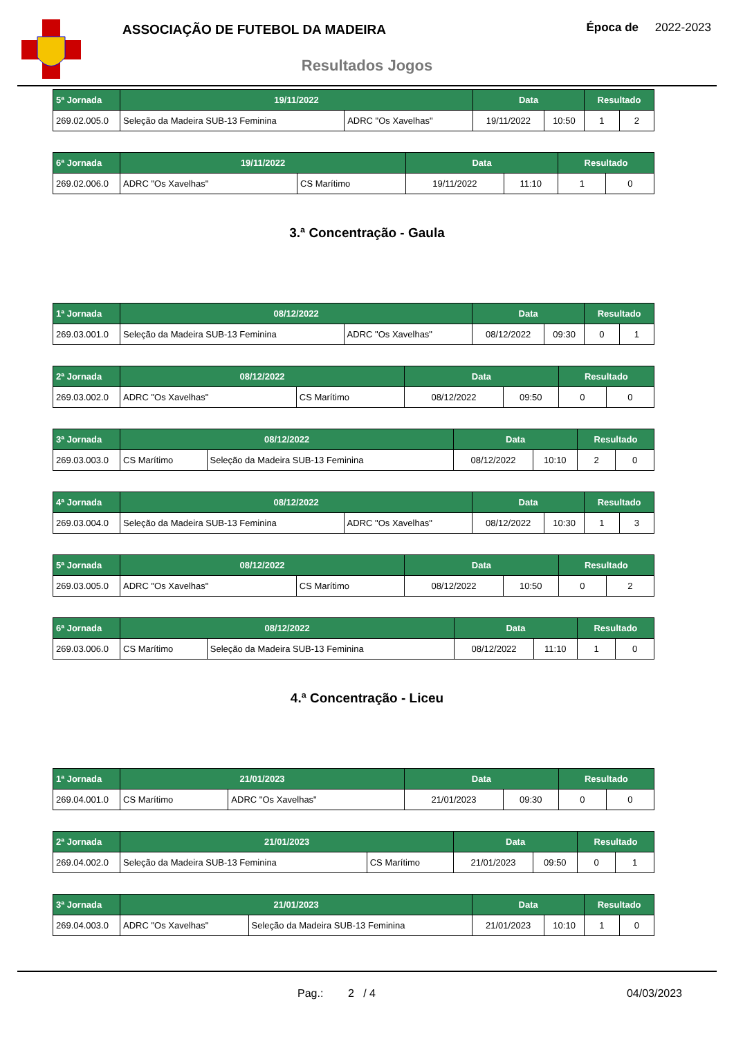ASSOCIAÇÃO DE FUTEBOL DA MADEIRA
Época de 2022-2023
Resultados Jogos
| 5ª Jornada | 19/11/2022 | | Data | | Resultado | |
| --- | --- | --- | --- | --- | --- | --- |
| 269.02.005.0 | Seleção da Madeira SUB-13 Feminina | ADRC "Os Xavelhas" | 19/11/2022 | 10:50 | 1 | 2 |
| 6ª Jornada | 19/11/2022 | | Data | | Resultado | |
| --- | --- | --- | --- | --- | --- | --- |
| 269.02.006.0 | ADRC "Os Xavelhas" | CS Marítimo | 19/11/2022 | 11:10 | 1 | 0 |
3.ª Concentração - Gaula
| 1ª Jornada | 08/12/2022 | | Data | | Resultado | |
| --- | --- | --- | --- | --- | --- | --- |
| 269.03.001.0 | Seleção da Madeira SUB-13 Feminina | ADRC "Os Xavelhas" | 08/12/2022 | 09:30 | 0 | 1 |
| 2ª Jornada | 08/12/2022 | | Data | | Resultado | |
| --- | --- | --- | --- | --- | --- | --- |
| 269.03.002.0 | ADRC "Os Xavelhas" | CS Marítimo | 08/12/2022 | 09:50 | 0 | 0 |
| 3ª Jornada | 08/12/2022 | | Data | | Resultado | |
| --- | --- | --- | --- | --- | --- | --- |
| 269.03.003.0 | CS Marítimo | Seleção da Madeira SUB-13 Feminina | 08/12/2022 | 10:10 | 2 | 0 |
| 4ª Jornada | 08/12/2022 | | Data | | Resultado | |
| --- | --- | --- | --- | --- | --- | --- |
| 269.03.004.0 | Seleção da Madeira SUB-13 Feminina | ADRC "Os Xavelhas" | 08/12/2022 | 10:30 | 1 | 3 |
| 5ª Jornada | 08/12/2022 | | Data | | Resultado | |
| --- | --- | --- | --- | --- | --- | --- |
| 269.03.005.0 | ADRC "Os Xavelhas" | CS Marítimo | 08/12/2022 | 10:50 | 0 | 2 |
| 6ª Jornada | 08/12/2022 | | Data | | Resultado | |
| --- | --- | --- | --- | --- | --- | --- |
| 269.03.006.0 | CS Marítimo | Seleção da Madeira SUB-13 Feminina | 08/12/2022 | 11:10 | 1 | 0 |
4.ª Concentração - Liceu
| 1ª Jornada | 21/01/2023 | | Data | | Resultado | |
| --- | --- | --- | --- | --- | --- | --- |
| 269.04.001.0 | CS Marítimo | ADRC "Os Xavelhas" | 21/01/2023 | 09:30 | 0 | 0 |
| 2ª Jornada | 21/01/2023 | | Data | | Resultado | |
| --- | --- | --- | --- | --- | --- | --- |
| 269.04.002.0 | Seleção da Madeira SUB-13 Feminina | CS Marítimo | 21/01/2023 | 09:50 | 0 | 1 |
| 3ª Jornada | 21/01/2023 | | Data | | Resultado | |
| --- | --- | --- | --- | --- | --- | --- |
| 269.04.003.0 | ADRC "Os Xavelhas" | Seleção da Madeira SUB-13 Feminina | 21/01/2023 | 10:10 | 1 | 0 |
Pag.: 2 / 4 04/03/2023